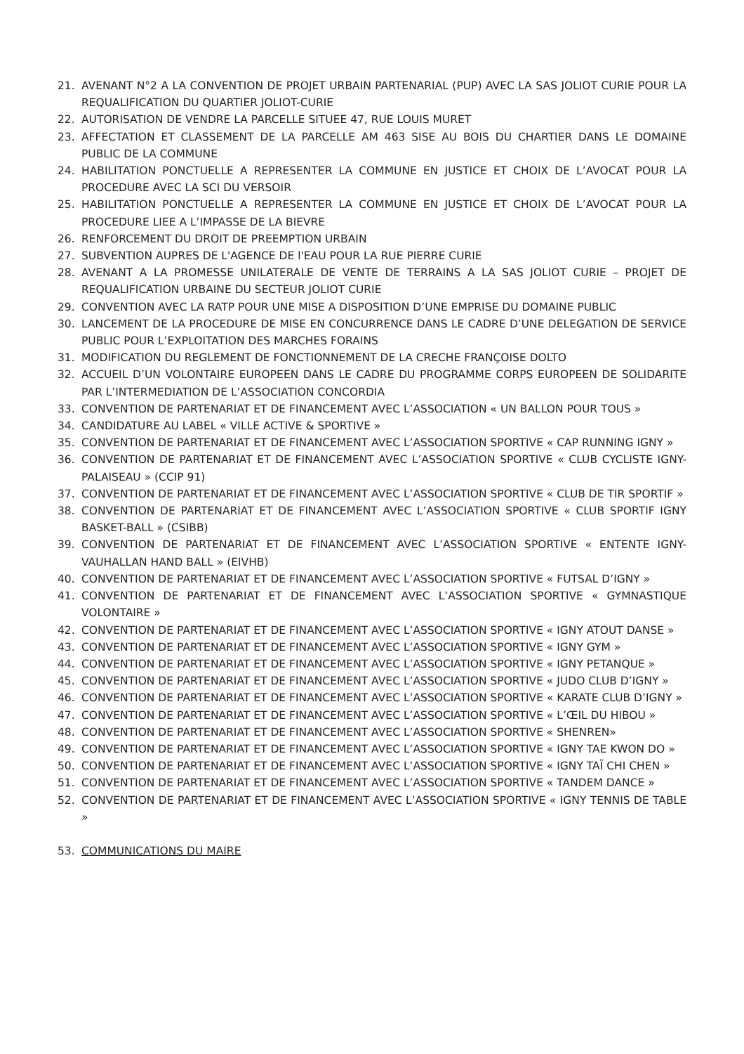21. AVENANT N°2 A LA CONVENTION DE PROJET URBAIN PARTENARIAL (PUP) AVEC LA SAS JOLIOT CURIE POUR LA REQUALIFICATION DU QUARTIER JOLIOT-CURIE
22. AUTORISATION DE VENDRE LA PARCELLE SITUEE 47, RUE LOUIS MURET
23. AFFECTATION ET CLASSEMENT DE LA PARCELLE AM 463 SISE AU BOIS DU CHARTIER DANS LE DOMAINE PUBLIC DE LA COMMUNE
24. HABILITATION PONCTUELLE A REPRESENTER LA COMMUNE EN JUSTICE ET CHOIX DE L’AVOCAT POUR LA PROCEDURE AVEC LA SCI DU VERSOIR
25. HABILITATION PONCTUELLE A REPRESENTER LA COMMUNE EN JUSTICE ET CHOIX DE L’AVOCAT POUR LA PROCEDURE LIEE A L’IMPASSE DE LA BIEVRE
26. RENFORCEMENT DU DROIT DE PREEMPTION URBAIN
27. SUBVENTION AUPRES DE L'AGENCE DE l'EAU POUR LA RUE PIERRE CURIE
28. AVENANT A LA PROMESSE UNILATERALE DE VENTE DE TERRAINS A LA SAS JOLIOT CURIE – PROJET DE REQUALIFICATION URBAINE DU SECTEUR JOLIOT CURIE
29. CONVENTION AVEC LA RATP POUR UNE MISE A DISPOSITION D’UNE EMPRISE DU DOMAINE PUBLIC
30. LANCEMENT DE LA PROCEDURE DE MISE EN CONCURRENCE DANS LE CADRE D’UNE DELEGATION DE SERVICE PUBLIC POUR L’EXPLOITATION DES MARCHES FORAINS
31. MODIFICATION DU REGLEMENT DE FONCTIONNEMENT DE LA CRECHE FRANÇOISE DOLTO
32. ACCUEIL D’UN VOLONTAIRE EUROPEEN DANS LE CADRE DU PROGRAMME CORPS EUROPEEN DE SOLIDARITE PAR L’INTERMEDIATION DE L’ASSOCIATION CONCORDIA
33. CONVENTION DE PARTENARIAT ET DE FINANCEMENT AVEC L’ASSOCIATION « UN BALLON POUR TOUS »
34. CANDIDATURE AU LABEL « VILLE ACTIVE & SPORTIVE »
35. CONVENTION DE PARTENARIAT ET DE FINANCEMENT AVEC L’ASSOCIATION SPORTIVE « CAP RUNNING IGNY »
36. CONVENTION DE PARTENARIAT ET DE FINANCEMENT AVEC L’ASSOCIATION SPORTIVE « CLUB CYCLISTE IGNY-PALAISEAU » (CCIP 91)
37. CONVENTION DE PARTENARIAT ET DE FINANCEMENT AVEC L’ASSOCIATION SPORTIVE « CLUB DE TIR SPORTIF »
38. CONVENTION DE PARTENARIAT ET DE FINANCEMENT AVEC L’ASSOCIATION SPORTIVE « CLUB SPORTIF IGNY BASKET-BALL » (CSIBB)
39. CONVENTION DE PARTENARIAT ET DE FINANCEMENT AVEC L’ASSOCIATION SPORTIVE « ENTENTE IGNY-VAUHALLAN HAND BALL » (EIVHB)
40. CONVENTION DE PARTENARIAT ET DE FINANCEMENT AVEC L’ASSOCIATION SPORTIVE « FUTSAL D’IGNY »
41. CONVENTION DE PARTENARIAT ET DE FINANCEMENT AVEC L’ASSOCIATION SPORTIVE « GYMNASTIQUE VOLONTAIRE »
42. CONVENTION DE PARTENARIAT ET DE FINANCEMENT AVEC L’ASSOCIATION SPORTIVE « IGNY ATOUT DANSE »
43. CONVENTION DE PARTENARIAT ET DE FINANCEMENT AVEC L’ASSOCIATION SPORTIVE « IGNY GYM »
44. CONVENTION DE PARTENARIAT ET DE FINANCEMENT AVEC L’ASSOCIATION SPORTIVE « IGNY PETANQUE »
45. CONVENTION DE PARTENARIAT ET DE FINANCEMENT AVEC L’ASSOCIATION SPORTIVE « JUDO CLUB D’IGNY »
46. CONVENTION DE PARTENARIAT ET DE FINANCEMENT AVEC L’ASSOCIATION SPORTIVE « KARATE CLUB D’IGNY »
47. CONVENTION DE PARTENARIAT ET DE FINANCEMENT AVEC L’ASSOCIATION SPORTIVE « L’ŒIL DU HIBOU »
48. CONVENTION DE PARTENARIAT ET DE FINANCEMENT AVEC L’ASSOCIATION SPORTIVE « SHENREN»
49. CONVENTION DE PARTENARIAT ET DE FINANCEMENT AVEC L’ASSOCIATION SPORTIVE « IGNY TAE KWON DO »
50. CONVENTION DE PARTENARIAT ET DE FINANCEMENT AVEC L’ASSOCIATION SPORTIVE « IGNY TAÏ CHI CHEN »
51. CONVENTION DE PARTENARIAT ET DE FINANCEMENT AVEC L’ASSOCIATION SPORTIVE « TANDEM DANCE »
52. CONVENTION DE PARTENARIAT ET DE FINANCEMENT AVEC L’ASSOCIATION SPORTIVE « IGNY TENNIS DE TABLE »
53. COMMUNICATIONS DU MAIRE